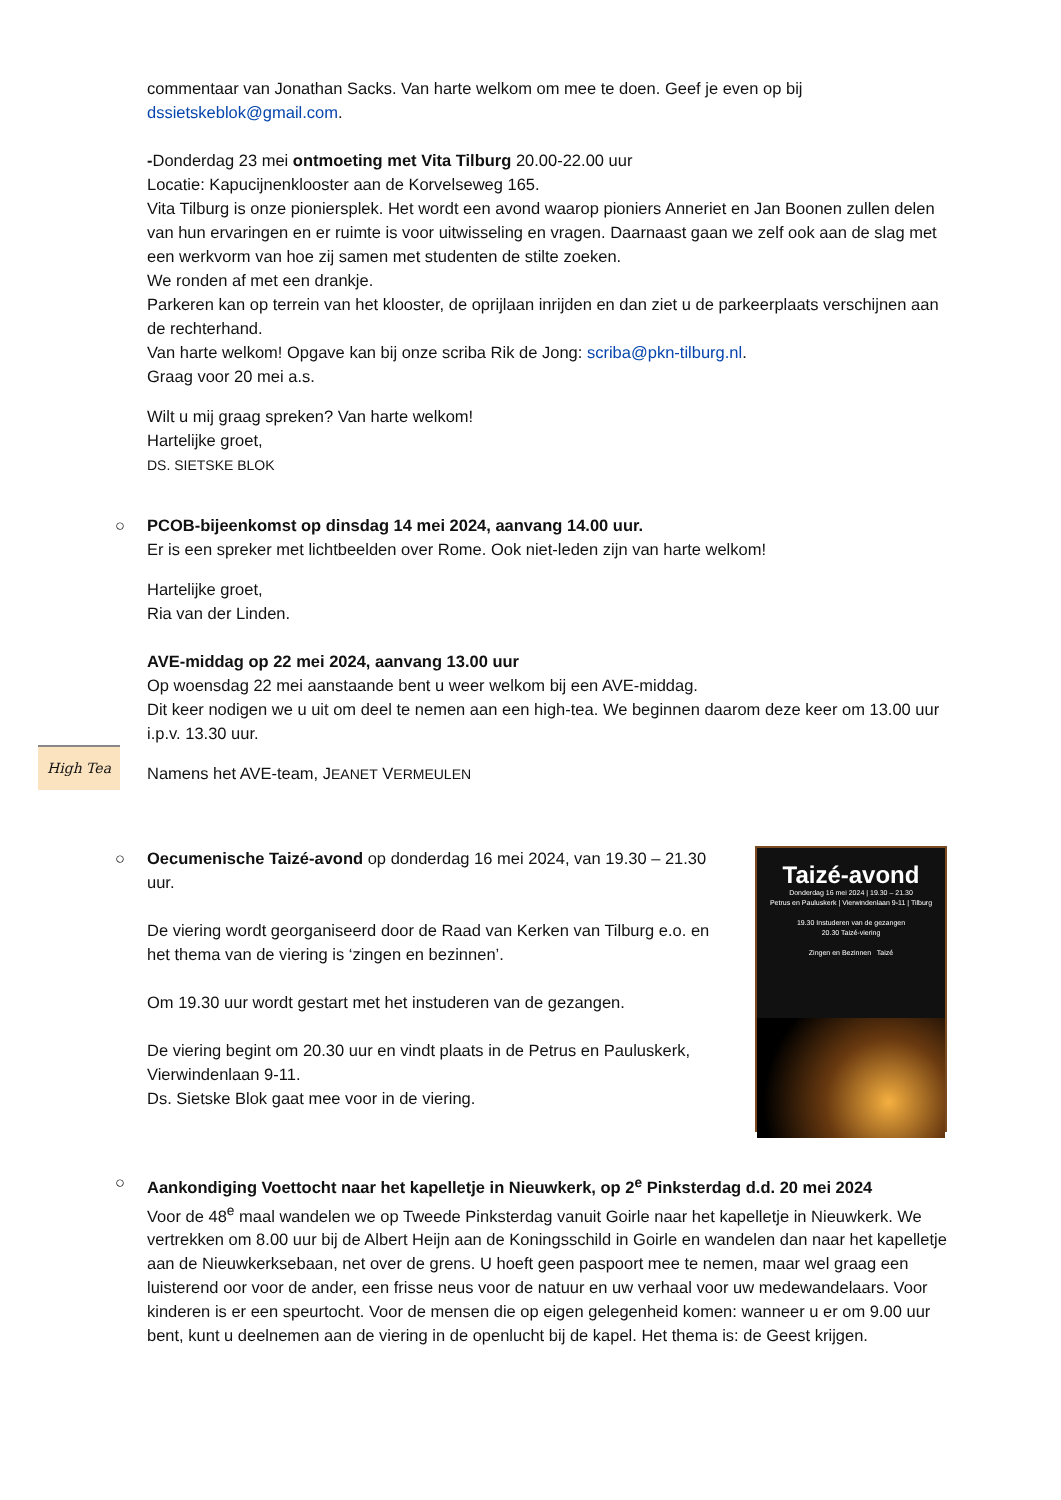commentaar van Jonathan Sacks. Van harte welkom om mee te doen. Geef je even op bij dssietskeblok@gmail.com.
-Donderdag 23 mei ontmoeting met Vita Tilburg 20.00-22.00 uur
Locatie: Kapucijnenklooster aan de Korvelseweg 165.
Vita Tilburg is onze pioniersplek. Het wordt een avond waarop pioniers Anneriet en Jan Boonen zullen delen van hun ervaringen en er ruimte is voor uitwisseling en vragen. Daarnaast gaan we zelf ook aan de slag met een werkvorm van hoe zij samen met studenten de stilte zoeken.
We ronden af met een drankje.
Parkeren kan op terrein van het klooster, de oprijlaan inrijden en dan ziet u de parkeerplaats verschijnen aan de rechterhand.
Van harte welkom! Opgave kan bij onze scriba Rik de Jong: scriba@pkn-tilburg.nl.
Graag voor 20 mei a.s.
Wilt u mij graag spreken? Van harte welkom!
Hartelijke groet,
DS. SIETSKE BLOK
○
PCOB-bijeenkomst op dinsdag 14 mei 2024, aanvang 14.00 uur.
Er is een spreker met lichtbeelden over Rome. Ook niet-leden zijn van harte welkom!
Hartelijke groet,
Ria van der Linden.
AVE-middag op 22 mei 2024, aanvang 13.00 uur
Op woensdag 22 mei aanstaande bent u weer welkom bij een AVE-middag.
Dit keer nodigen we u uit om deel te nemen aan een high-tea. We beginnen daarom deze keer om 13.00 uur i.p.v. 13.30 uur.
Namens het AVE-team, JEANET VERMEULEN
Taizé-avond
Donderdag 16 mei 2024 | 19.30 – 21.30
Petrus en Pauluskerk | Vierwindenlaan 9-11 | Tilburg
19.30 Instuderen van de gezangen
20.30 Taizé-viering
Zingen en Bezinnen Taizé
○
Oecumenische Taizé-avond op donderdag 16 mei 2024, van 19.30 – 21.30 uur.
De viering wordt georganiseerd door de Raad van Kerken van Tilburg e.o. en het thema van de viering is ‘zingen en bezinnen’.
Om 19.30 uur wordt gestart met het instuderen van de gezangen.
De viering begint om 20.30 uur en vindt plaats in de Petrus en Pauluskerk, Vierwindenlaan 9-11.
Ds. Sietske Blok gaat mee voor in de viering.
○
Aankondiging Voettocht naar het kapelletje in Nieuwkerk, op 2<sup>e</sup> Pinksterdag d.d. 20 mei 2024
Voor de 48<sup>e</sup> maal wandelen we op Tweede Pinksterdag vanuit Goirle naar het kapelletje in Nieuwkerk. We vertrekken om 8.00 uur bij de Albert Heijn aan de Koningsschild in Goirle en wandelen dan naar het kapelletje aan de Nieuwkerksebaan, net over de grens. U hoeft geen paspoort mee te nemen, maar wel graag een luisterend oor voor de ander, een frisse neus voor de natuur en uw verhaal voor uw medewandelaars. Voor kinderen is er een speurtocht. Voor de mensen die op eigen gelegenheid komen: wanneer u er om 9.00 uur bent, kunt u deelnemen aan de viering in de openlucht bij de kapel. Het thema is: de Geest krijgen.
High Tea